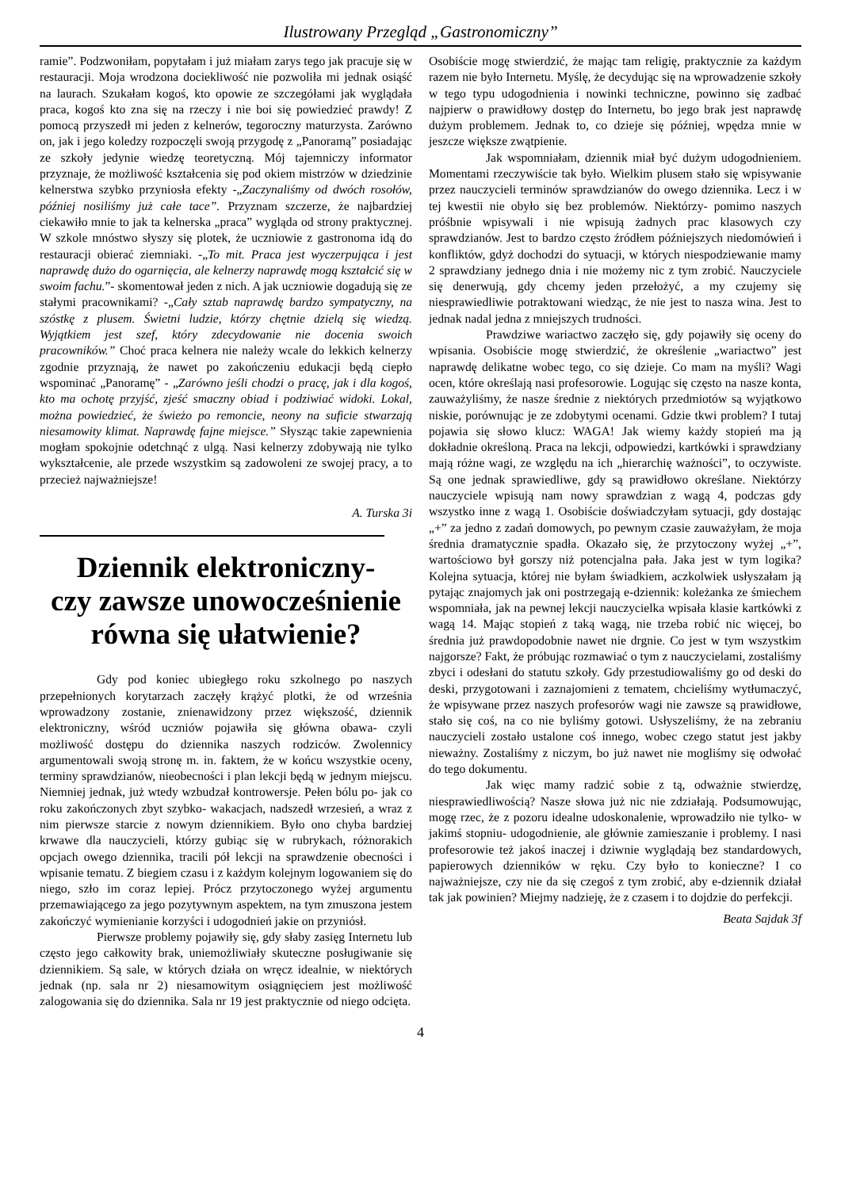Ilustrowany Przegląd „Gastronomiczny”
ramie”. Podzwoniłam, popytałam i już miałam zarys tego jak pracuje się w restauracji. Moja wrodzona dociekliwość nie pozwoliła mi jednak osiąść na laurach. Szukałam kogoś, kto opowie ze szczegółami jak wyglądała praca, kogoś kto zna się na rzeczy i nie boi się powiedzieć prawdy! Z pomocą przyszedł mi jeden z kelnerów, tegoroczny maturzysta. Zarówno on, jak i jego koledzy rozpoczęli swoją przygodę z „Panoramą” posiadając ze szkoły jedynie wiedzę teoretyczną. Mój tajemniczy informator przyznaje, że możliwość kształcenia się pod okiem mistrzów w dziedzinie kelnerstwa szybko przyniosła efekty -„Zaczynaliśmy od dwóch rosołów, później nosiliśmy już całe tace”. Przyznam szczerze, że najbardziej ciekawiło mnie to jak ta kelnerska „praca” wygląda od strony praktycznej. W szkole mnóstwo słyszy się plotek, że uczniowie z gastronoma idą do restauracji obierać ziemniaki. -„To mit. Praca jest wyczerpująca i jest naprawdę dużo do ogarnięcia, ale kelnerzy naprawdę mogą kształcić się w swoim fachu.”- skomentował jeden z nich. A jak uczniowie dogadują się ze stałymi pracownikami? -„Cały sztab naprawdę bardzo sympatyczny, na szóstkę z plusem. Świetni ludzie, którzy chętnie dzielą się wiedzą. Wyjątkiem jest szef, który zdecydowanie nie docenia swoich pracowników.” Choć praca kelnera nie należy wcale do lekkich kelnerzy zgodnie przyznają, że nawet po zakończeniu edukacji będą ciepło wspominać „Panoramę” - „Zarówno jeśli chodzi o pracę, jak i dla kogoś, kto ma ochotę przyjść, zjeść smaczny obiad i podziwiać widoki. Lokal, można powiedzieć, że świeżo po remoncie, neony na suficie stwarzają niesamowity klimat. Naprawdę fajne miejsce.” Słysząc takie zapewnienia mogłam spokojnie odetchnąć z ulgą. Nasi kelnerzy zdobywają nie tylko wykształcenie, ale przede wszystkim są zadowoleni ze swojej pracy, a to przecież najważniejsze!
A. Turska 3i
Dziennik elektroniczny-
czy zawsze unowocześnienie
równa się ułatwienie?
Gdy pod koniec ubiegłego roku szkolnego po naszych przepełnionych korytarzach zaczęły krążyć plotki, że od września wprowadzony zostanie, znienawidzony przez większość, dziennik elektroniczny, wśród uczniów pojawiła się główna obawa- czyli możliwość dostępu do dziennika naszych rodziców. Zwolennicy argumentowali swoją stronę m. in. faktem, że w końcu wszystkie oceny, terminy sprawdzianów, nieobecności i plan lekcji będą w jednym miejscu. Niemniej jednak, już wtedy wzbudzał kontrowersje. Pełen bólu po- jak co roku zakończonych zbyt szybko- wakacjach, nadszedł wrzesień, a wraz z nim pierwsze starcie z nowym dziennikiem. Było ono chyba bardziej krwawe dla nauczycieli, którzy gubiąc się w rubrykach, różnorakich opcjach owego dziennika, tracili pół lekcji na sprawdzenie obecności i wpisanie tematu. Z biegiem czasu i z każdym kolejnym logowaniem się do niego, szło im coraz lepiej. Prócz przytoczonego wyżej argumentu przemawiającego za jego pozytywnym aspektem, na tym zmuszona jestem zakończyć wymienianie korzyści i udogodnień jakie on przyniósł.
Pierwsze problemy pojawiły się, gdy słaby zasięg Internetu lub często jego całkowity brak, uniemożliwiały skuteczne posługiwanie się dziennikiem. Są sale, w których działa on wręcz idealnie, w niektórych jednak (np. sala nr 2) niesamowitym osiągnięciem jest możliwość zalogowania się do dziennika. Sala nr 19 jest praktycznie od niego odcięta.
Osobiście mogę stwierdzić, że mając tam religię, praktycznie za każdym razem nie było Internetu. Myślę, że decydując się na wprowadzenie szkoły w tego typu udogodnienia i nowinki techniczne, powinno się zadbać najpierw o prawidłowy dostęp do Internetu, bo jego brak jest naprawdę dużym problemem. Jednak to, co dzieje się później, wpędza mnie w jeszcze większe zwątpienie.
Jak wspomniałam, dziennik miał być dużym udogodnieniem. Momentami rzeczywiście tak było. Wielkim plusem stało się wpisywanie przez nauczycieli terminów sprawdzianów do owego dziennika. Lecz i w tej kwestii nie obyło się bez problemów. Niektórzy- pomimo naszych próśbnie wpisywali i nie wpisują żadnych prac klasowych czy sprawdzianów. Jest to bardzo często źródłem późniejszych niedomówień i konfliktów, gdyż dochodzi do sytuacji, w których niespodziewanie mamy 2 sprawdziany jednego dnia i nie możemy nic z tym zrobić. Nauczyciele się denerwują, gdy chcemy jeden przełożyć, a my czujemy się niesprawiedliwie potraktowani wiedząc, że nie jest to nasza wina. Jest to jednak nadal jedna z mniejszych trudności.
Prawdziwe wariactwo zaczęło się, gdy pojawiły się oceny do wpisania. Osobiście mogę stwierdzić, że określenie „wariactwo” jest naprawdę delikatne wobec tego, co się dzieje. Co mam na myśli? Wagi ocen, które określają nasi profesorowie. Logując się często na nasze konta, zauważyliśmy, że nasze średnie z niektórych przedmiotów są wyjątkowo niskie, porównując je ze zdobytymi ocenami. Gdzie tkwi problem? I tutaj pojawia się słowo klucz: WAGA! Jak wiemy każdy stopień ma ją dokładnie określoną. Praca na lekcji, odpowiedzi, kartkówki i sprawdziany mają różne wagi, ze względu na ich „hierarchię ważności”, to oczywiste. Są one jednak sprawiedliwe, gdy są prawidłowo określane. Niektórzy nauczyciele wpisują nam nowy sprawdzian z wagą 4, podczas gdy wszystko inne z wagą 1. Osobiście doświadczyłam sytuacji, gdy dostając „+” za jedno z zadań domowych, po pewnym czasie zauważyłam, że moja średnia dramatycznie spadła. Okazało się, że przytoczony wyżej „+”, wartościowo był gorszy niż potencjalna pała. Jaka jest w tym logika? Kolejna sytuacja, której nie byłam świadkiem, aczkolwiek usłyszałam ją pytając znajomych jak oni postrzegają e-dziennik: koleżanka ze śmiechem wspomniała, jak na pewnej lekcji nauczycielka wpisała klasie kartkówki z wagą 14. Mając stopień z taką wagą, nie trzeba robić nic więcej, bo średnia już prawdopodobnie nawet nie drgnie. Co jest w tym wszystkim najgorsze? Fakt, że próbując rozmawiać o tym z nauczycielami, zostaliśmy zbyci i odesłani do statutu szkoły. Gdy przestudiowaliśmy go od deski do deski, przygotowani i zaznajomieni z tematem, chcieliśmy wytłumaczyć, że wpisywane przez naszych profesorów wagi nie zawsze są prawidłowe, stało się coś, na co nie byliśmy gotowi. Usłyszeliśmy, że na zebraniu nauczycieli zostało ustalone coś innego, wobec czego statut jest jakby nieważny. Zostaliśmy z niczym, bo już nawet nie mogliśmy się odwołać do tego dokumentu.
Jak więc mamy radzić sobie z tą, odważnie stwierdzę, niesprawiedliwością? Nasze słowa już nic nie zdziałają. Podsumowując, mogę rzec, że z pozoru idealne udoskonalenie, wprowadziło nie tylko- w jakimś stopniu- udogodnienie, ale głównie zamieszanie i problemy. I nasi profesorowie też jakoś inaczej i dziwnie wyglądają bez standardowych, papierowych dzienników w ręku. Czy było to konieczne? I co najważniejsze, czy nie da się czegoś z tym zrobić, aby e-dziennik działał tak jak powinien? Miejmy nadzieję, że z czasem i to dojdzie do perfekcji.
Beata Sajdak 3f
4